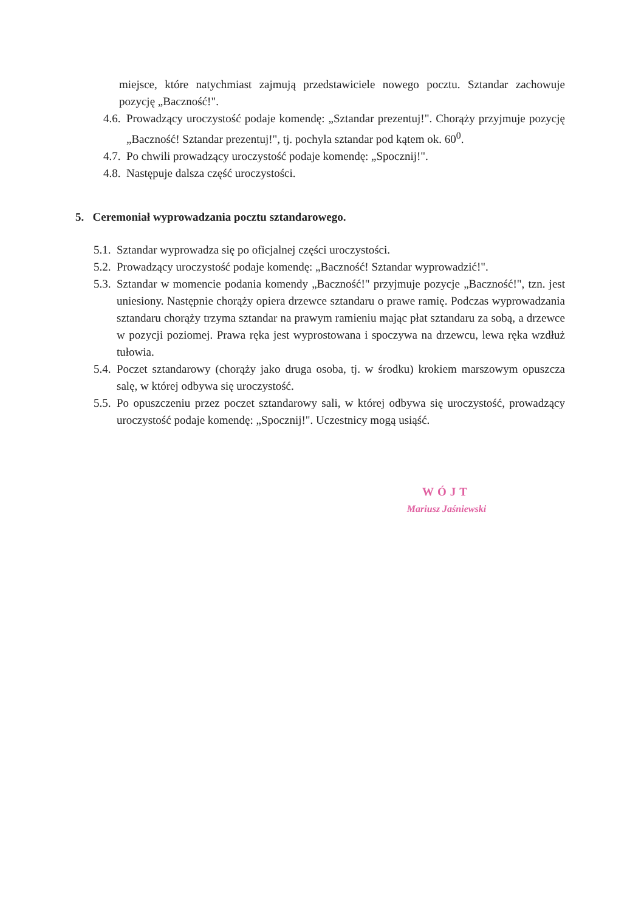miejsce, które natychmiast zajmują przedstawiciele nowego pocztu. Sztandar zachowuje pozycję „Baczność!".
4.6.
Prowadzący uroczystość podaje komendę: „Sztandar prezentuj!". Chorąży przyjmuje pozycję „Baczność! Sztandar prezentuj!", tj. pochyla sztandar pod kątem ok. 60<sup>0</sup>.
4.7.
Po chwili prowadzący uroczystość podaje komendę: „Spocznij!".
4.8.
Następuje dalsza część uroczystości.
5. Ceremoniał wyprowadzania pocztu sztandarowego.
5.1.
Sztandar wyprowadza się po oficjalnej części uroczystości.
5.2.
Prowadzący uroczystość podaje komendę: „Baczność! Sztandar wyprowadzić!".
5.3.
Sztandar w momencie podania komendy „Baczność!" przyjmuje pozycje „Baczność!", tzn. jest uniesiony. Następnie chorąży opiera drzewce sztandaru o prawe ramię. Podczas wyprowadzania sztandaru chorąży trzyma sztandar na prawym ramieniu mając płat sztandaru za sobą, a drzewce w pozycji poziomej. Prawa ręka jest wyprostowana i spoczywa na drzewcu, lewa ręka wzdłuż tułowia.
5.4.
Poczet sztandarowy (chorąży jako druga osoba, tj. w środku) krokiem marszowym opuszcza salę, w której odbywa się uroczystość.
5.5.
Po opuszczeniu przez poczet sztandarowy sali, w której odbywa się uroczystość, prowadzący uroczystość podaje komendę: „Spocznij!". Uczestnicy mogą usiąść.
WÓJT
Mariusz Jaśniewski